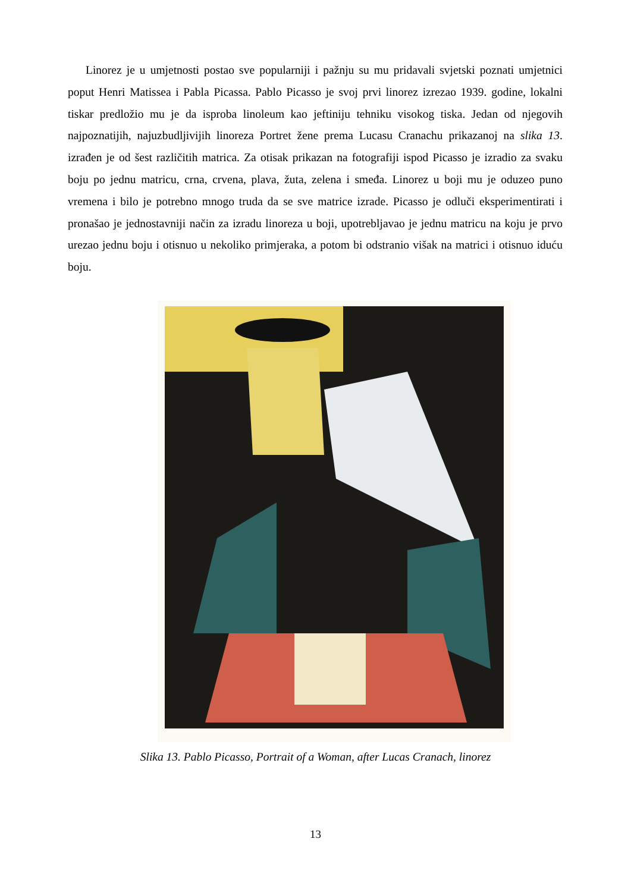Linorez je u umjetnosti postao sve popularniji i pažnju su mu pridavali svjetski poznati umjetnici poput Henri Matissea i Pabla Picassa. Pablo Picasso je svoj prvi linorez izrezao 1939. godine, lokalni tiskar predložio mu je da isproba linoleum kao jeftiniju tehniku visokog tiska. Jedan od njegovih najpoznatijih, najuzbudljivijih linoreza Portret žene prema Lucasu Cranachu prikazanoj na slika 13. izrađen je od šest različitih matrica. Za otisak prikazan na fotografiji ispod Picasso je izradio za svaku boju po jednu matricu, crna, crvena, plava, žuta, zelena i smeđa. Linorez u boji mu je oduzeo puno vremena i bilo je potrebno mnogo truda da se sve matrice izrade. Picasso je odluči eksperimentirati i pronašao je jednostavniji način za izradu linoreza u boji, upotrebljavao je jednu matricu na koju je prvo urezao jednu boju i otisnuo u nekoliko primjeraka, a potom bi odstranio višak na matrici i otisnuo iduću boju.
Slika 13. Pablo Picasso, Portrait of a Woman, after Lucas Cranach, linorez
13